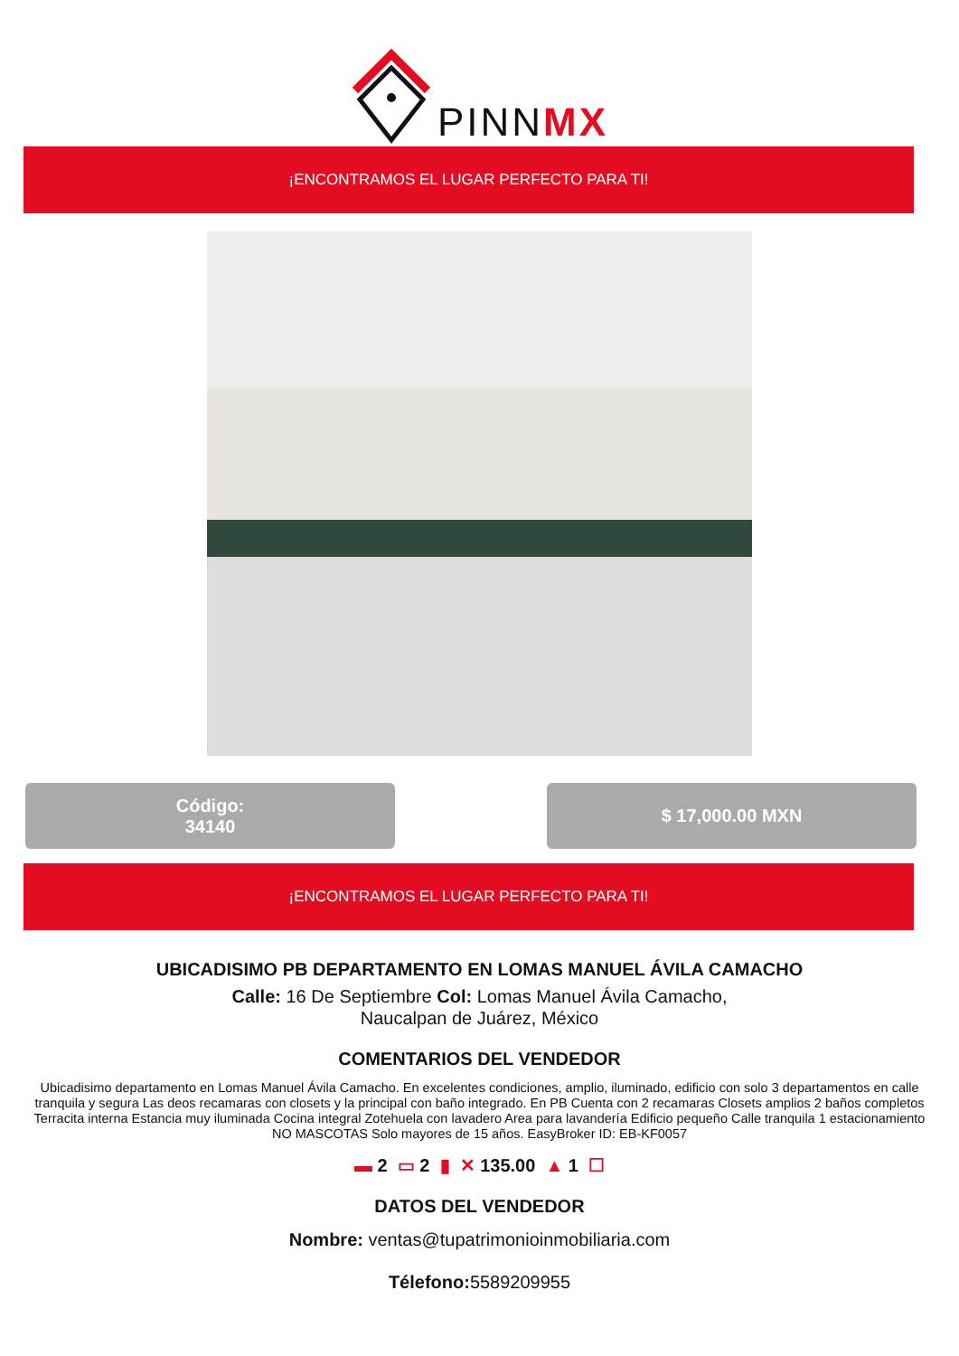PINNMX
¡ENCONTRAMOS EL LUGAR PERFECTO PARA TI!
Código:
34140
$ 17,000.00 MXN
¡ENCONTRAMOS EL LUGAR PERFECTO PARA TI!
UBICADISIMO PB DEPARTAMENTO EN LOMAS MANUEL ÁVILA CAMACHO
Calle: 16 De Septiembre Col: Lomas Manuel Ávila Camacho,
Naucalpan de Juárez, México
COMENTARIOS DEL VENDEDOR
Ubicadisimo departamento en Lomas Manuel Ávila Camacho. En excelentes condiciones, amplio, iluminado, edificio con solo 3 departamentos en calle tranquila y segura Las deos recamaras con closets y la principal con baño integrado. En PB Cuenta con 2 recamaras Closets amplios 2 baños completos Terracita interna Estancia muy iluminada Cocina integral Zotehuela con lavadero Area para lavandería Edificio pequeño Calle tranquila 1 estacionamiento NO MASCOTAS Solo mayores de 15 años. EasyBroker ID: EB-KF0057
▬ 2 ▭ 2 ▮ ✕ 135.00 ▲ 1 ☐
DATOS DEL VENDEDOR
Nombre: ventas@tupatrimonioinmobiliaria.com
Télefono: 5589209955